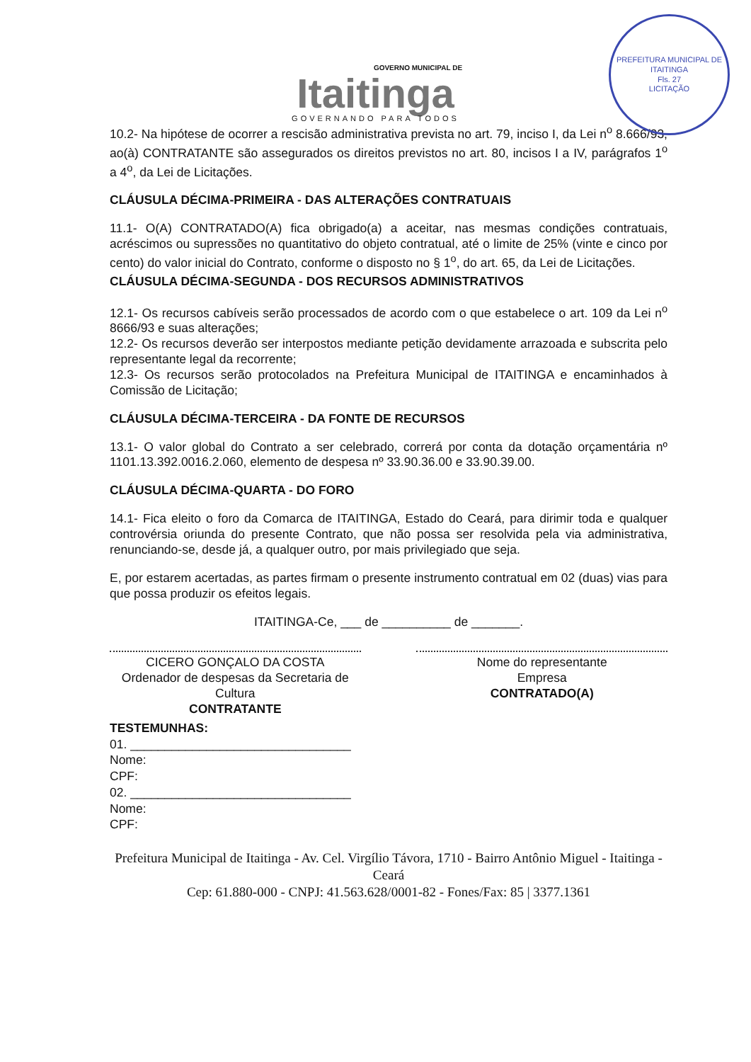PREFEITURA MUNICIPAL DE ITAITINGA
Fls. 27
LICITAÇÃO
GOVERNO MUNICIPAL DE
Itaitinga
GOVERNANDO PARA TODOS
10.2- Na hipótese de ocorrer a rescisão administrativa prevista no art. 79, inciso I, da Lei n<sup>o</sup> 8.666/93, ao(à) CONTRATANTE são assegurados os direitos previstos no art. 80, incisos I a IV, parágrafos 1<sup>o</sup> a 4<sup>o</sup>, da Lei de Licitações.
CLÁUSULA DÉCIMA-PRIMEIRA - DAS ALTERAÇÕES CONTRATUAIS
11.1- O(A) CONTRATADO(A) fica obrigado(a) a aceitar, nas mesmas condições contratuais, acréscimos ou supressões no quantitativo do objeto contratual, até o limite de 25% (vinte e cinco por cento) do valor inicial do Contrato, conforme o disposto no § 1<sup>o</sup>, do art. 65, da Lei de Licitações.
CLÁUSULA DÉCIMA-SEGUNDA - DOS RECURSOS ADMINISTRATIVOS
12.1- Os recursos cabíveis serão processados de acordo com o que estabelece o art. 109 da Lei n<sup>o</sup> 8666/93 e suas alterações;
12.2- Os recursos deverão ser interpostos mediante petição devidamente arrazoada e subscrita pelo representante legal da recorrente;
12.3- Os recursos serão protocolados na Prefeitura Municipal de ITAITINGA e encaminhados à Comissão de Licitação;
CLÁUSULA DÉCIMA-TERCEIRA - DA FONTE DE RECURSOS
13.1- O valor global do Contrato a ser celebrado, correrá por conta da dotação orçamentária nº 1101.13.392.0016.2.060, elemento de despesa nº 33.90.36.00 e 33.90.39.00.
CLÁUSULA DÉCIMA-QUARTA - DO FORO
14.1- Fica eleito o foro da Comarca de ITAITINGA, Estado do Ceará, para dirimir toda e qualquer controvérsia oriunda do presente Contrato, que não possa ser resolvida pela via administrativa, renunciando-se, desde já, a qualquer outro, por mais privilegiado que seja.
E, por estarem acertadas, as partes firmam o presente instrumento contratual em 02 (duas) vias para que possa produzir os efeitos legais.
ITAITINGA-Ce, ___ de __________ de _______.
CICERO GONÇALO DA COSTA
Ordenador de despesas da Secretaria de Cultura
CONTRATANTE
Nome do representante
Empresa
CONTRATADO(A)
TESTEMUNHAS:
01. ________________________________
Nome:
CPF:
02. ________________________________
Nome:
CPF:
Prefeitura Municipal de Itaitinga - Av. Cel. Virgílio Távora, 1710 - Bairro Antônio Miguel - Itaitinga - Ceará
Cep: 61.880-000 - CNPJ: 41.563.628/0001-82 - Fones/Fax: 85 | 3377.1361